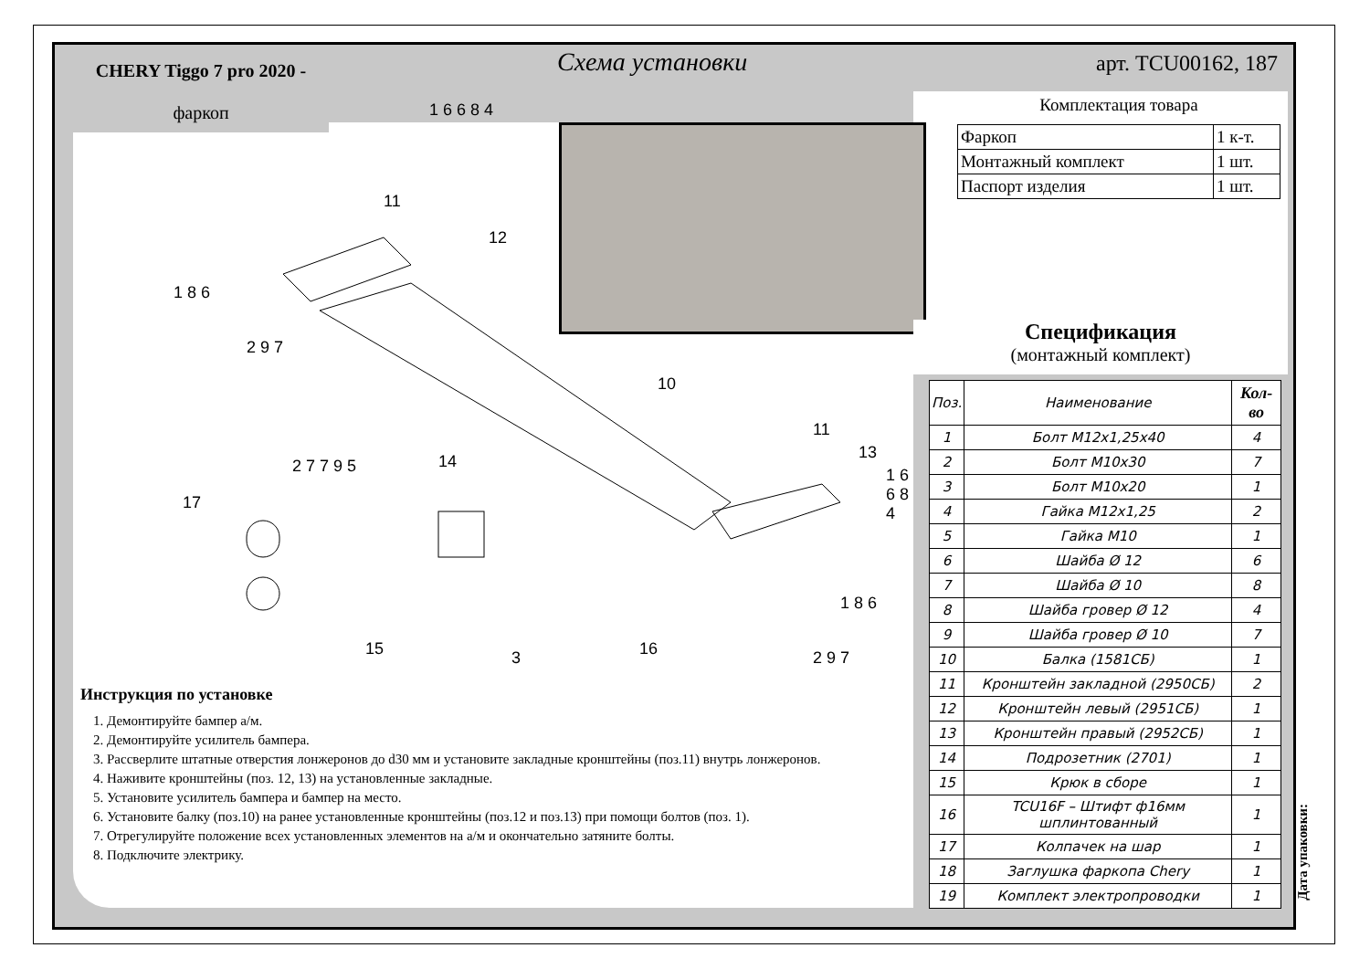CHERY Tiggo 7 pro 2020 -
фаркоп
Схема установки арт. TCU00162, 187
Комплектация товара
| Фаркоп | 1 к-т. |
| Монтажный комплект | 1 шт. |
| Паспорт изделия | 1 шт. |
Спецификация
(монтажный комплект)
| Поз. | Наименование | Кол-во |
| --- | --- | --- |
| 1 | Болт М12х1,25х40 | 4 |
| 2 | Болт М10х30 | 7 |
| 3 | Болт М10х20 | 1 |
| 4 | Гайка М12х1,25 | 2 |
| 5 | Гайка М10 | 1 |
| 6 | Шайба Ø 12 | 6 |
| 7 | Шайба Ø 10 | 8 |
| 8 | Шайба гровер Ø 12 | 4 |
| 9 | Шайба гровер Ø 10 | 7 |
| 10 | Балка (1581СБ) | 1 |
| 11 | Кронштейн закладной (2950СБ) | 2 |
| 12 | Кронштейн левый (2951СБ) | 1 |
| 13 | Кронштейн правый (2952СБ) | 1 |
| 14 | Подрозетник (2701) | 1 |
| 15 | Крюк в сборе | 1 |
| 16 | TCU16F – Штифт ф16мм шплинтованный | 1 |
| 17 | Колпачек на шар | 1 |
| 18 | Заглушка фаркопа Chery | 1 |
| 19 | Комплект электропроводки | 1 |
1 6 6 8 4
11
12
1 8 6
2 9 7
10
11
13
1 6 6 8 4
14 2 7 7 9 5
17
15 3 16
1 8 6
2 9 7
Инструкция по установке
1. Демонтируйте бампер а/м.
2. Демонтируйте усилитель бампера.
3. Рассверлите штатные отверстия лонжеронов до d30 мм и установите закладные кронштейны (поз.11) внутрь лонжеронов.
4. Наживите кронштейны (поз. 12, 13) на установленные закладные.
5. Установите усилитель бампера и бампер на место.
6. Установите балку (поз.10) на ранее установленные кронштейны (поз.12 и поз.13) при помощи болтов (поз. 1).
7. Отрегулируйте положение всех установленных элементов на а/м и окончательно затяните болты.
8. Подключите электрику.
Дата упаковки: